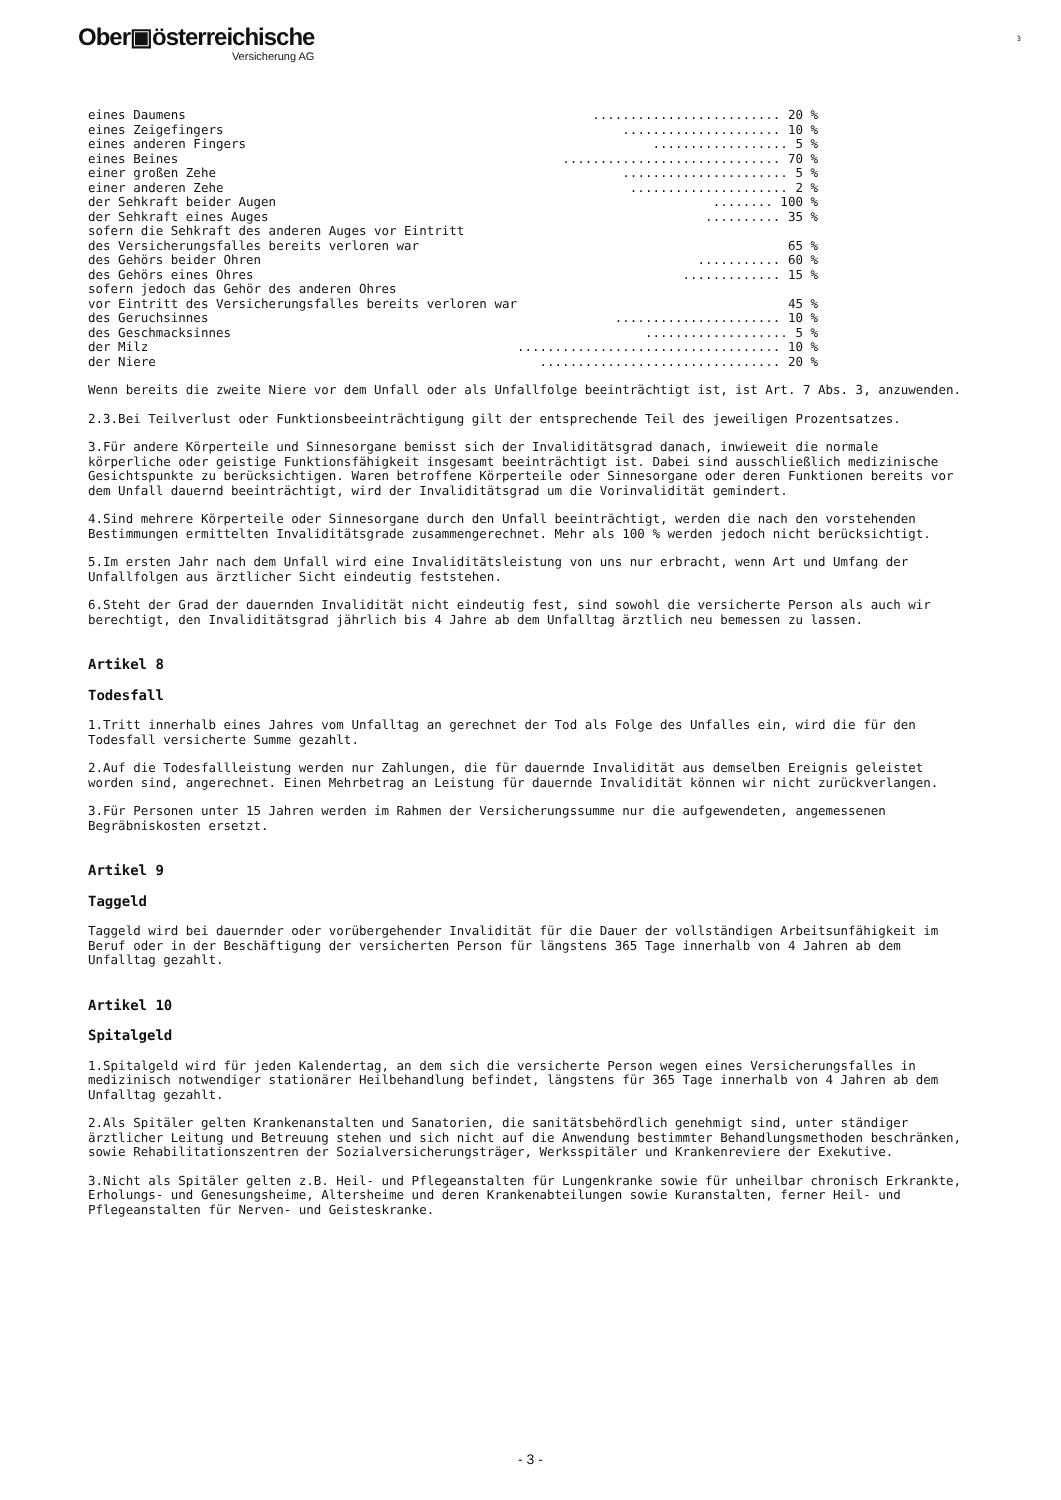Ober▣österreichische
Versicherung AG
3
| eines Daumens | ......................... 20 % |
| eines Zeigefingers | ..................... 10 % |
| eines anderen Fingers | .................. 5 % |
| eines Beines | ............................. 70 % |
| einer großen Zehe | ...................... 5 % |
| einer anderen Zehe | ..................... 2 % |
| der Sehkraft beider Augen | ........ 100 % |
| der Sehkraft eines Auges | .......... 35 % |
| sofern die Sehkraft des anderen Auges vor Eintritt | |
| des Versicherungsfalles bereits verloren war | 65 % |
| des Gehörs beider Ohren | ........... 60 % |
| des Gehörs eines Ohres | ............. 15 % |
| sofern jedoch das Gehör des anderen Ohres | |
| vor Eintritt des Versicherungsfalles bereits verloren war | 45 % |
| des Geruchsinnes | ...................... 10 % |
| des Geschmacksinnes | ................... 5 % |
| der Milz | ................................... 10 % |
| der Niere | ................................ 20 % |
Wenn bereits die zweite Niere vor dem Unfall oder als Unfallfolge beeinträchtigt ist, ist Art. 7 Abs. 3, anzuwenden.
2.3.Bei Teilverlust oder Funktionsbeeinträchtigung gilt der entsprechende Teil des jeweiligen Prozentsatzes.
3.Für andere Körperteile und Sinnesorgane bemisst sich der Invaliditätsgrad danach, inwieweit die normale körperliche oder geistige Funktionsfähigkeit insgesamt beeinträchtigt ist. Dabei sind ausschließlich medizinische Gesichtspunkte zu berücksichtigen. Waren betroffene Körperteile oder Sinnesorgane oder deren Funktionen bereits vor dem Unfall dauernd beeinträchtigt, wird der Invaliditätsgrad um die Vorinvalidität gemindert.
4.Sind mehrere Körperteile oder Sinnesorgane durch den Unfall beeinträchtigt, werden die nach den vorstehenden Bestimmungen ermittelten Invaliditätsgrade zusammengerechnet. Mehr als 100 % werden jedoch nicht berücksichtigt.
5.Im ersten Jahr nach dem Unfall wird eine Invaliditätsleistung von uns nur erbracht, wenn Art und Umfang der Unfallfolgen aus ärztlicher Sicht eindeutig feststehen.
6.Steht der Grad der dauernden Invalidität nicht eindeutig fest, sind sowohl die versicherte Person als auch wir berechtigt, den Invaliditätsgrad jährlich bis 4 Jahre ab dem Unfalltag ärztlich neu bemessen zu lassen.
Artikel 8
Todesfall
1.Tritt innerhalb eines Jahres vom Unfalltag an gerechnet der Tod als Folge des Unfalles ein, wird die für den Todesfall versicherte Summe gezahlt.
2.Auf die Todesfallleistung werden nur Zahlungen, die für dauernde Invalidität aus demselben Ereignis geleistet worden sind, angerechnet. Einen Mehrbetrag an Leistung für dauernde Invalidität können wir nicht zurückverlangen.
3.Für Personen unter 15 Jahren werden im Rahmen der Versicherungssumme nur die aufgewendeten, angemessenen Begräbniskosten ersetzt.
Artikel 9
Taggeld
Taggeld wird bei dauernder oder vorübergehender Invalidität für die Dauer der vollständigen Arbeitsunfähigkeit im Beruf oder in der Beschäftigung der versicherten Person für längstens 365 Tage innerhalb von 4 Jahren ab dem Unfalltag gezahlt.
Artikel 10
Spitalgeld
1.Spitalgeld wird für jeden Kalendertag, an dem sich die versicherte Person wegen eines Versicherungsfalles in medizinisch notwendiger stationärer Heilbehandlung befindet, längstens für 365 Tage innerhalb von 4 Jahren ab dem Unfalltag gezahlt.
2.Als Spitäler gelten Krankenanstalten und Sanatorien, die sanitätsbehördlich genehmigt sind, unter ständiger ärztlicher Leitung und Betreuung stehen und sich nicht auf die Anwendung bestimmter Behandlungsmethoden beschränken, sowie Rehabilitationszentren der Sozialversicherungsträger, Werksspitäler und Krankenreviere der Exekutive.
3.Nicht als Spitäler gelten z.B. Heil- und Pflegeanstalten für Lungenkranke sowie für unheilbar chronisch Erkrankte, Erholungs- und Genesungsheime, Altersheime und deren Krankenabteilungen sowie Kuranstalten, ferner Heil- und Pflegeanstalten für Nerven- und Geisteskranke.
- 3 -